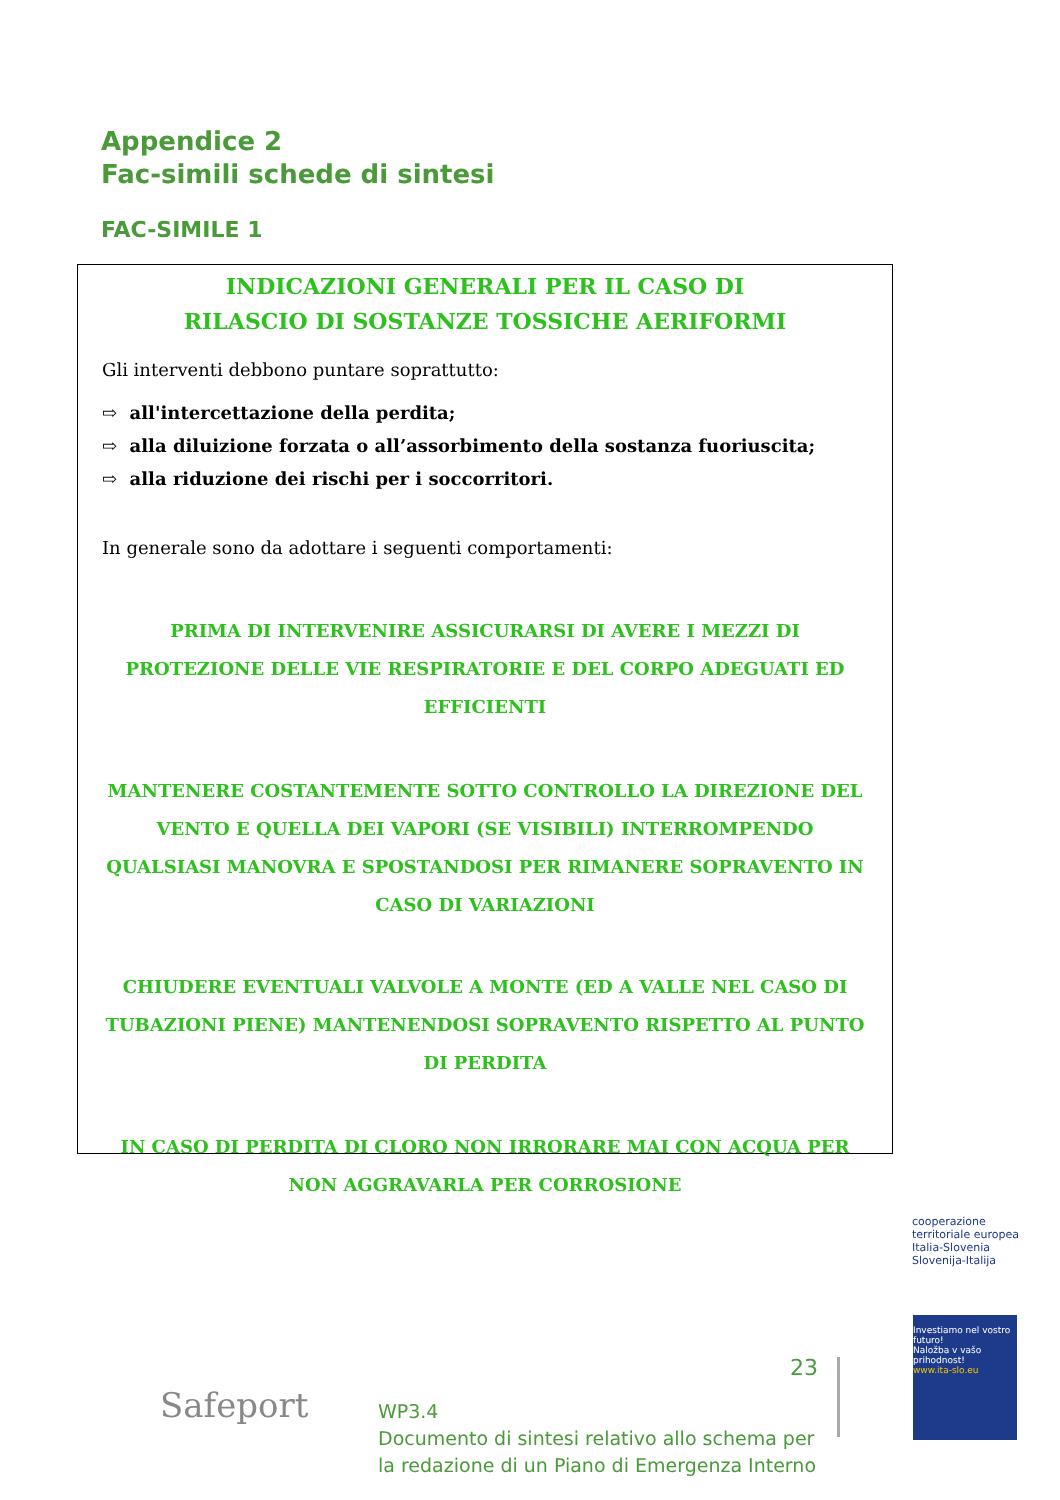Appendice 2
Fac-simili schede di sintesi
FAC-SIMILE 1
INDICAZIONI GENERALI PER IL CASO DI
RILASCIO DI SOSTANZE TOSSICHE AERIFORMI
Gli interventi debbono puntare soprattutto:
⇨ all'intercettazione della perdita;
⇨ alla diluizione forzata o all’assorbimento della sostanza fuoriuscita;
⇨ alla riduzione dei rischi per i soccorritori.
In generale sono da adottare i seguenti comportamenti:
PRIMA DI INTERVENIRE ASSICURARSI DI AVERE I MEZZI DI PROTEZIONE DELLE VIE RESPIRATORIE E DEL CORPO ADEGUATI ED EFFICIENTI
MANTENERE COSTANTEMENTE SOTTO CONTROLLO LA DIREZIONE DEL VENTO E QUELLA DEI VAPORI (SE VISIBILI) INTERROMPENDO QUALSIASI MANOVRA E SPOSTANDOSI PER RIMANERE SOPRAVENTO IN CASO DI VARIAZIONI
CHIUDERE EVENTUALI VALVOLE A MONTE (ED A VALLE NEL CASO DI TUBAZIONI PIENE) MANTENENDOSI SOPRAVENTO RISPETTO AL PUNTO DI PERDITA
IN CASO DI PERDITA DI CLORO NON IRRORARE MAI CON ACQUA PER NON AGGRAVARLA PER CORROSIONE
Safeport
23
WP3.4
Documento di sintesi relativo allo schema per
la redazione di un Piano di Emergenza Interno
cooperazione territoriale europea
Italia-Slovenia
Slovenija-Italija
Investiamo nel vostro futuro!
Naložba v vašo prihodnost!
www.ita-slo.eu